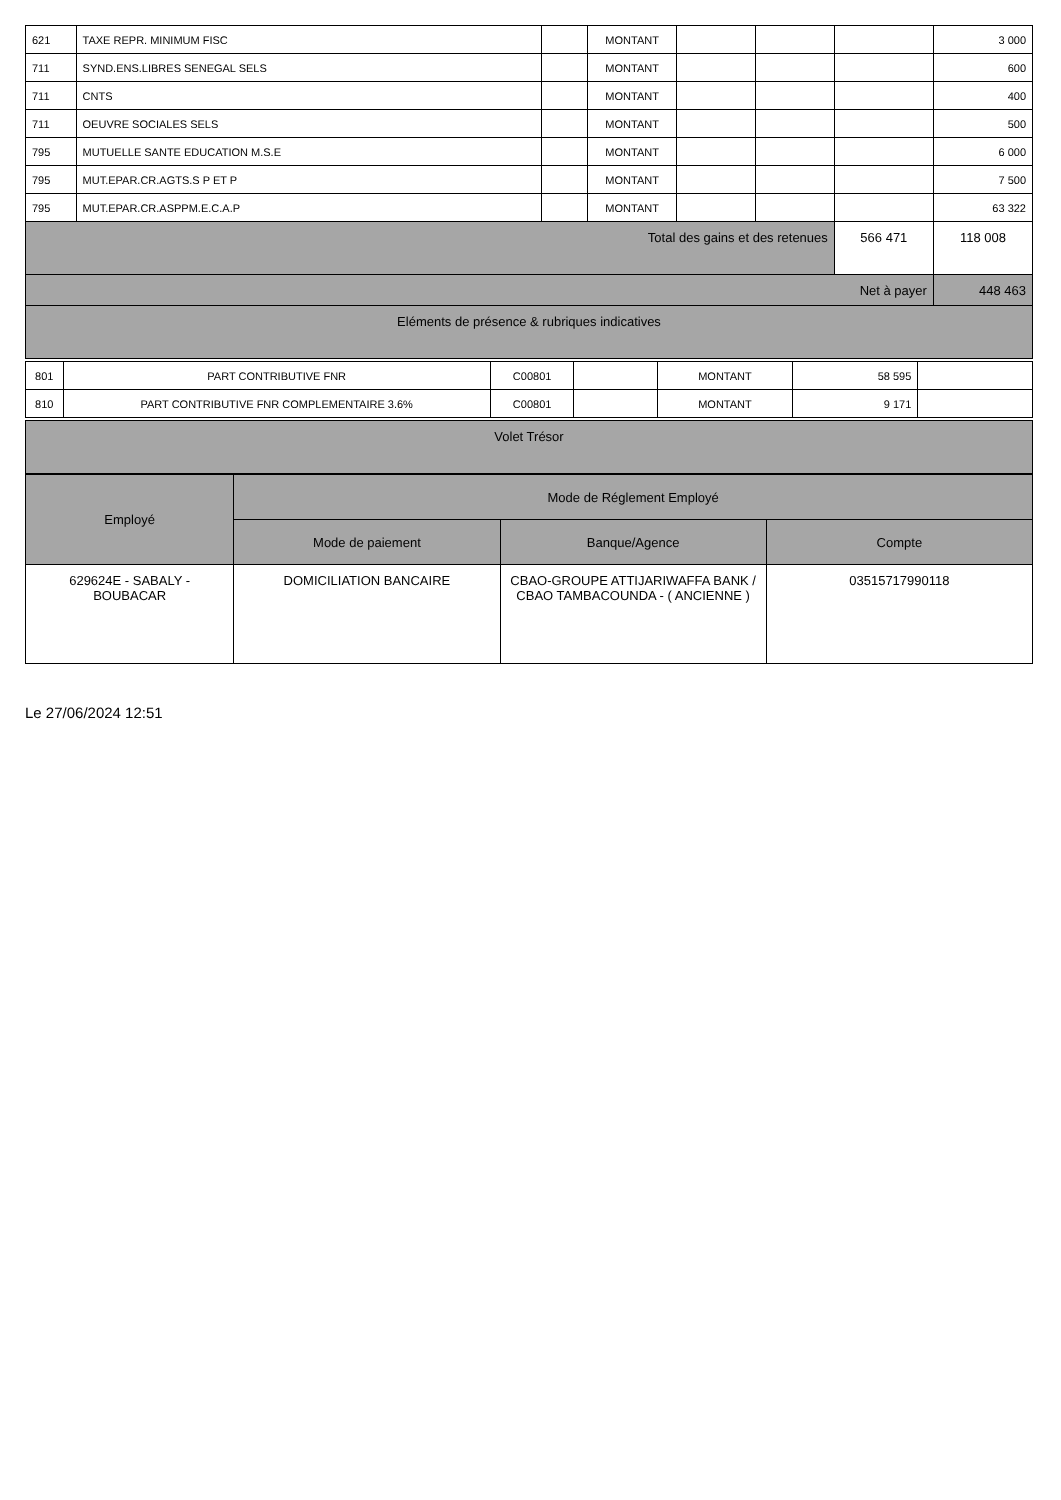| 621 | TAXE REPR. MINIMUM FISC | | MONTANT | | | | 3 000 |
| 711 | SYND.ENS.LIBRES SENEGAL SELS | | MONTANT | | | | 600 |
| 711 | CNTS | | MONTANT | | | | 400 |
| 711 | OEUVRE SOCIALES SELS | | MONTANT | | | | 500 |
| 795 | MUTUELLE SANTE EDUCATION M.S.E | | MONTANT | | | | 6 000 |
| 795 | MUT.EPAR.CR.AGTS.S P ET P | | MONTANT | | | | 7 500 |
| 795 | MUT.EPAR.CR.ASPPM.E.C.A.P | | MONTANT | | | | 63 322 |
| Total des gains et des retenues | | | | | | 566 471 | 118 008 |
| Net à payer | | | | | | | 448 463 |
| Eléments de présence & rubriques indicatives | | | | | | | |
| 801 | PART CONTRIBUTIVE FNR | C00801 | | MONTANT | 58 595 | |
| 810 | PART CONTRIBUTIVE FNR COMPLEMENTAIRE 3.6% | C00801 | | MONTANT | 9 171 | |
| Volet Trésor |
| Employé | Mode de Réglement Employé | | |
| --- | --- | --- | --- |
| | Mode de paiement | Banque/Agence | Compte |
| 629624E - SABALY - BOUBACAR | DOMICILIATION BANCAIRE | CBAO-GROUPE ATTIJARIWAFFA BANK / CBAO TAMBACOUNDA - ( ANCIENNE ) | 03515717990118 |
Le 27/06/2024 12:51